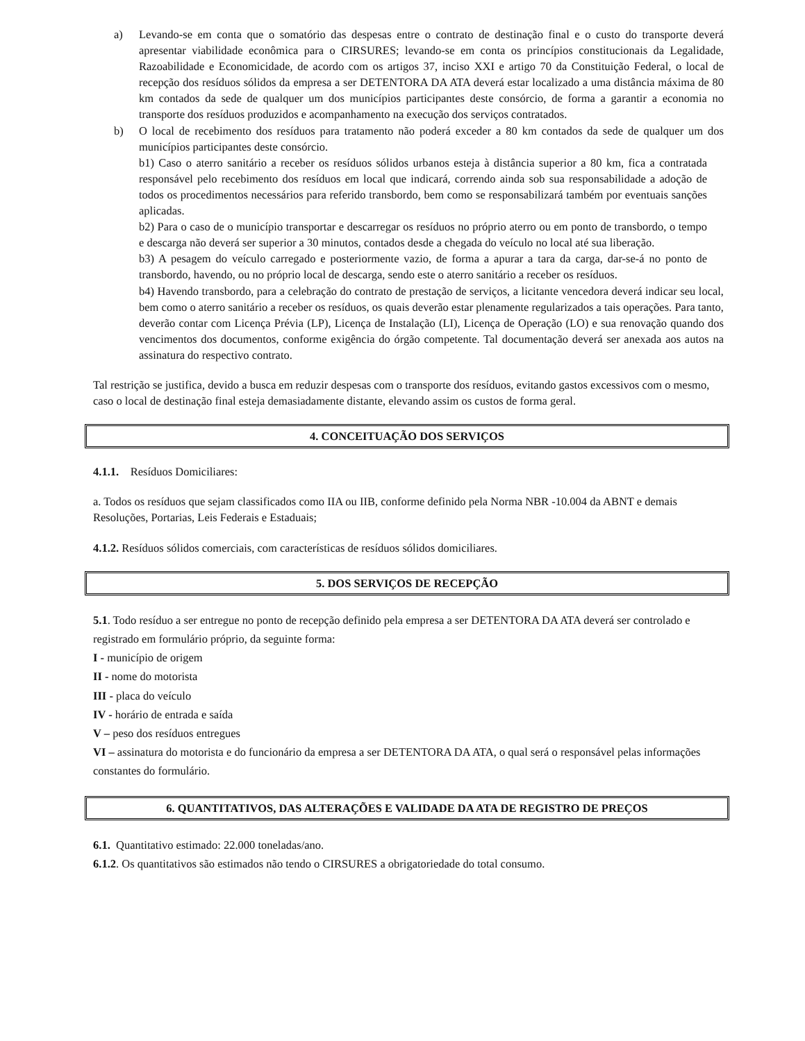a) Levando-se em conta que o somatório das despesas entre o contrato de destinação final e o custo do transporte deverá apresentar viabilidade econômica para o CIRSURES; levando-se em conta os princípios constitucionais da Legalidade, Razoabilidade e Economicidade, de acordo com os artigos 37, inciso XXI e artigo 70 da Constituição Federal, o local de recepção dos resíduos sólidos da empresa a ser DETENTORA DA ATA deverá estar localizado a uma distância máxima de 80 km contados da sede de qualquer um dos municípios participantes deste consórcio, de forma a garantir a economia no transporte dos resíduos produzidos e acompanhamento na execução dos serviços contratados.
b) O local de recebimento dos resíduos para tratamento não poderá exceder a 80 km contados da sede de qualquer um dos municípios participantes deste consórcio.
b1) Caso o aterro sanitário a receber os resíduos sólidos urbanos esteja à distância superior a 80 km, fica a contratada responsável pelo recebimento dos resíduos em local que indicará, correndo ainda sob sua responsabilidade a adoção de todos os procedimentos necessários para referido transbordo, bem como se responsabilizará também por eventuais sanções aplicadas.
b2) Para o caso de o município transportar e descarregar os resíduos no próprio aterro ou em ponto de transbordo, o tempo e descarga não deverá ser superior a 30 minutos, contados desde a chegada do veículo no local até sua liberação.
b3) A pesagem do veículo carregado e posteriormente vazio, de forma a apurar a tara da carga, dar-se-á no ponto de transbordo, havendo, ou no próprio local de descarga, sendo este o aterro sanitário a receber os resíduos.
b4) Havendo transbordo, para a celebração do contrato de prestação de serviços, a licitante vencedora deverá indicar seu local, bem como o aterro sanitário a receber os resíduos, os quais deverão estar plenamente regularizados a tais operações. Para tanto, deverão contar com Licença Prévia (LP), Licença de Instalação (LI), Licença de Operação (LO) e sua renovação quando dos vencimentos dos documentos, conforme exigência do órgão competente. Tal documentação deverá ser anexada aos autos na assinatura do respectivo contrato.
Tal restrição se justifica, devido a busca em reduzir despesas com o transporte dos resíduos, evitando gastos excessivos com o mesmo, caso o local de destinação final esteja demasiadamente distante, elevando assim os custos de forma geral.
4. CONCEITUAÇÃO DOS SERVIÇOS
4.1.1. Resíduos Domiciliares:
a. Todos os resíduos que sejam classificados como IIA ou IIB, conforme definido pela Norma NBR -10.004 da ABNT e demais Resoluções, Portarias, Leis Federais e Estaduais;
4.1.2. Resíduos sólidos comerciais, com características de resíduos sólidos domiciliares.
5. DOS SERVIÇOS DE RECEPÇÃO
5.1. Todo resíduo a ser entregue no ponto de recepção definido pela empresa a ser DETENTORA DA ATA deverá ser controlado e registrado em formulário próprio, da seguinte forma:
I - município de origem
II - nome do motorista
III - placa do veículo
IV - horário de entrada e saída
V – peso dos resíduos entregues
VI – assinatura do motorista e do funcionário da empresa a ser DETENTORA DA ATA, o qual será o responsável pelas informações constantes do formulário.
6. QUANTITATIVOS, DAS ALTERAÇÕES E VALIDADE DA ATA DE REGISTRO DE PREÇOS
6.1. Quantitativo estimado: 22.000 toneladas/ano.
6.1.2. Os quantitativos são estimados não tendo o CIRSURES a obrigatoriedade do total consumo.